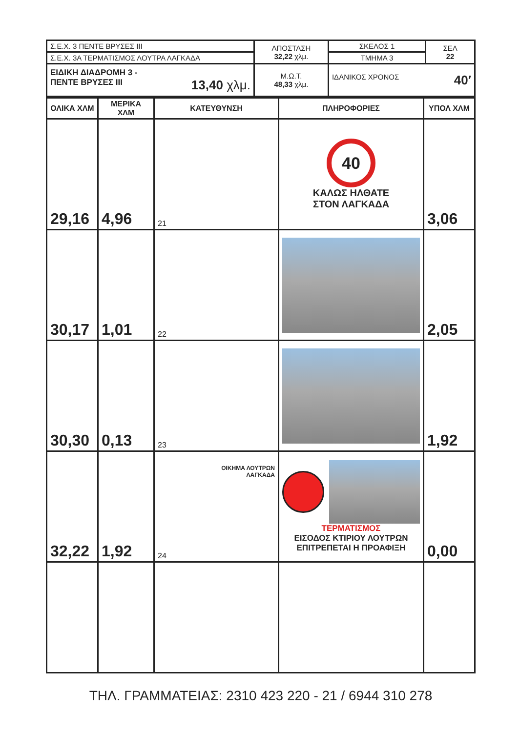| Σ.Ε.Χ. 3 ΠΕΝΤΕ ΒΡΥΣΕΣ III | ΑΠΟΣΤΑΣΗ 32,22 χλμ. | ΣΚΕΛΟΣ 1 | ΣΕΛ 22 |
| Σ.Ε.Χ. 3Α ΤΕΡΜΑΤΙΣΜΟΣ ΛΟΥΤΡΑ ΛΑΓΚΑΔΑ | | ΤΜΗΜΑ 3 | |
| ΕΙΔΙΚΗ ΔΙΑΔΡΟΜΗ 3 - ΠΕΝΤΕ ΒΡΥΣΕΣ III 13,40 χλμ. | Μ.Ω.Τ. 48,33 χλμ. | ΙΔΑΝΙΚΟΣ ΧΡΟΝΟΣ 40′ | |
| ΟΛΙΚΑ ΧΛΜ | ΜΕΡΙΚΑ ΧΛΜ | ΚΑΤΕΥΘΥΝΣΗ | ΠΛΗΡΟΦΟΡΙΕΣ | ΥΠΟΛ ΧΛΜ |
| --- | --- | --- | --- | --- |
| 29,16 | 4,96 | 21 | 40 ΚΑΛΩΣ ΗΛΘΑΤΕ ΣΤΟΝ ΛΑΓΚΑΔΑ | 3,06 |
| 30,17 | 1,01 | 22 | | 2,05 |
| 30,30 | 0,13 | 23 | | 1,92 |
| 32,22 | 1,92 | ΟΙΚΗΜΑ ΛΟΥΤΡΩΝ ΛΑΓΚΑΔΑ 24 | ΤΕΡΜΑΤΙΣΜΟΣ ΕΙΣΟΔΟΣ ΚΤΙΡΙΟΥ ΛΟΥΤΡΩΝ ΕΠΙΤΡΕΠΕΤΑΙ Η ΠΡΟΑΦΙΞΗ | 0,00 |
ΤΗΛ. ΓΡΑΜΜΑΤΕΙΑΣ: 2310 423 220 - 21 / 6944 310 278